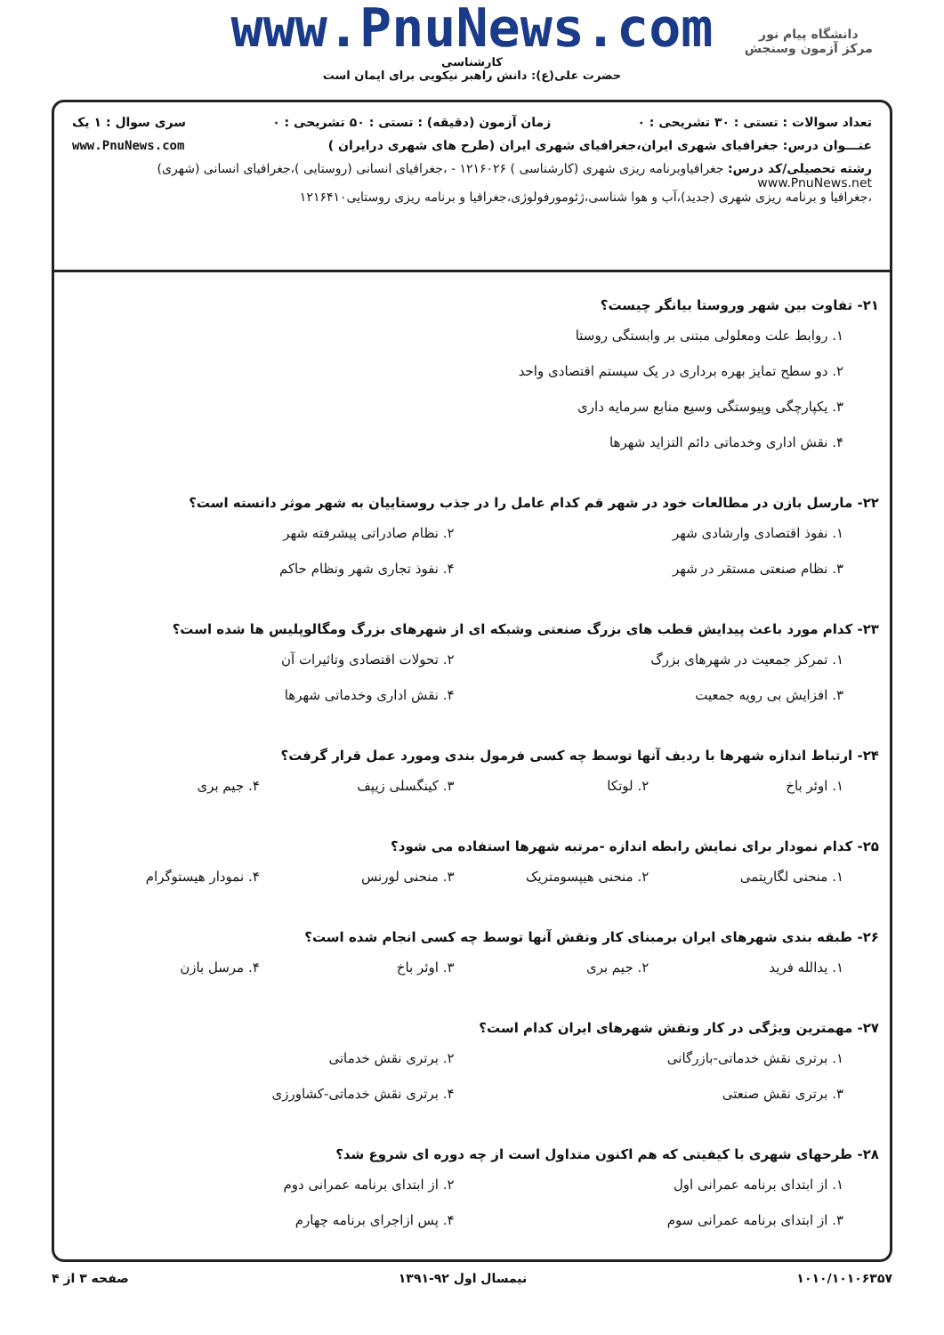www.PnuNews.com
کارشناسی
حضرت علی(ع): دانش راهبر نیکویی برای ایمان است
دانشگاه پیام نور
مرکز آزمون وسنجش
تعداد سوالات : تستی : ۳۰ تشریحی : ۰ زمان آزمون (دقیقه) : تستی : ۵۰ تشریحی : ۰ سری سوال : ۱ یک
عنـــوان درس: جغرافیای شهری ایران،جغرافیای شهری ایران (طرح های شهری درایران ) www.PnuNews.com
رشته تحصیلی/کد درس: جغرافیاوبرنامه ریزی شهری (کارشناسی ) ۱۲۱۶۰۲۶ - ،جغرافیای انسانی (روستایی )،جغرافیای انسانی (شهری) www.PnuNews.net
،جغرافیا و برنامه ریزی شهری (جدید)،آب و هوا شناسی،ژئومورفولوژی،جغرافیا و برنامه ریزی روستایی۱۲۱۶۴۱۰
۲۱- تفاوت بین شهر وروستا بیانگر چیست؟
۱. روابط علت ومعلولی مبتنی بر وابستگی روستا
۲. دو سطح تمایز بهره برداری در یک سیستم اقتصادی واحد
۳. یکپارچگی وپیوستگی وسیع منابع سرمایه داری
۴. نقش اداری وخدماتی دائم التزاید شهرها
۲۲- مارسل بازن در مطالعات خود در شهر قم کدام عامل را در جذب روستاییان به شهر موثر دانسته است؟
۱. نفوذ اقتصادی وارشادی شهر
۲. نظام صادراتی پیشرفته شهر
۳. نظام صنعتی مستقر در شهر
۴. نفوذ تجاری شهر ونظام حاکم
۲۳- کدام مورد باعث پیدایش قطب های بزرگ صنعتی وشبکه ای از شهرهای بزرگ ومگالوپلیس ها شده است؟
۱. تمرکز جمعیت در شهرهای بزرگ
۲. تحولات اقتصادی وتاثیرات آن
۳. افزایش بی رویه جمعیت
۴. نقش اداری وخدماتی شهرها
۲۴- ارتباط اندازه شهرها با ردیف آنها توسط چه کسی فرمول بندی ومورد عمل قرار گرفت؟
۱. اوئر باخ
۲. لوتکا
۳. کینگسلی زیپف
۴. جیم بری
۲۵- کدام نمودار برای نمایش رابطه اندازه -مرتبه شهرها استفاده می شود؟
۱. منحنی لگاریتمی
۲. منحنی هیپسومتریک
۳. منحنی لورنس
۴. نمودار هیستوگرام
۲۶- طبقه بندی شهرهای ایران برمبنای کار ونقش آنها توسط چه کسی انجام شده است؟
۱. یدالله فرید
۲. جیم بری
۳. اوئر باخ
۴. مرسل بازن
۲۷- مهمترین ویژگی در کار ونقش شهرهای ایران کدام است؟
۱. برتری نقش خدماتی-بازرگانی
۲. برتری نقش خدماتی
۳. برتری نقش صنعتی
۴. برتری نقش خدماتی-کشاورزی
۲۸- طرحهای شهری با کیفیتی که هم اکنون متداول است از چه دوره ای شروع شد؟
۱. از ابتدای برنامه عمرانی اول
۲. از ابتدای برنامه عمرانی دوم
۳. از ابتدای برنامه عمرانی سوم
۴. پس ازاجرای برنامه چهارم
۱۰۱۰/۱۰۱۰۶۳۵۷ نیمسال اول ۹۲-۱۳۹۱ صفحه ۳ از ۴